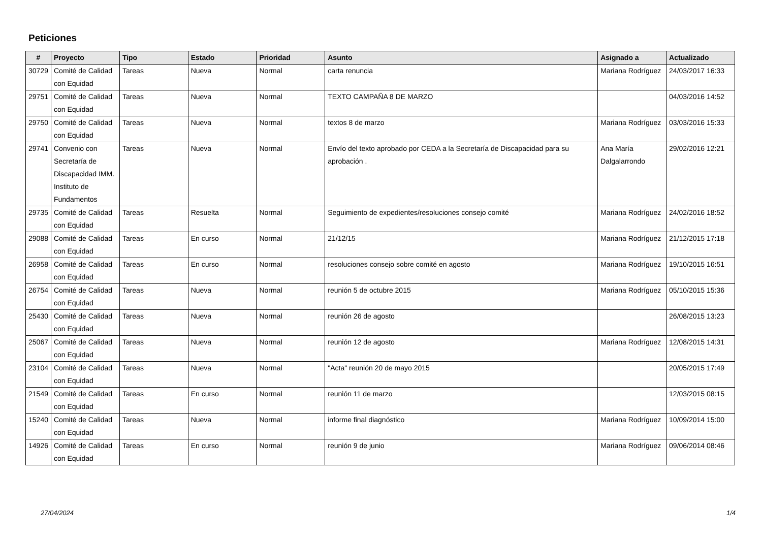Peticiones
| # | Proyecto | Tipo | Estado | Prioridad | Asunto | Asignado a | Actualizado |
| --- | --- | --- | --- | --- | --- | --- | --- |
| 30729 | Comité de Calidad con Equidad | Tareas | Nueva | Normal | carta renuncia | Mariana Rodríguez | 24/03/2017 16:33 |
| 29751 | Comité de Calidad con Equidad | Tareas | Nueva | Normal | TEXTO CAMPAÑA 8 DE MARZO | | 04/03/2016 14:52 |
| 29750 | Comité de Calidad con Equidad | Tareas | Nueva | Normal | textos 8 de marzo | Mariana Rodríguez | 03/03/2016 15:33 |
| 29741 | Convenio con Secretaría de Discapacidad IMM. Instituto de Fundamentos | Tareas | Nueva | Normal | Envío del texto aprobado por CEDA a la Secretaría de Discapacidad para su aprobación . | Ana María Dalgalarrondo | 29/02/2016 12:21 |
| 29735 | Comité de Calidad con Equidad | Tareas | Resuelta | Normal | Seguimiento de expedientes/resoluciones consejo comité | Mariana Rodríguez | 24/02/2016 18:52 |
| 29088 | Comité de Calidad con Equidad | Tareas | En curso | Normal | 21/12/15 | Mariana Rodríguez | 21/12/2015 17:18 |
| 26958 | Comité de Calidad con Equidad | Tareas | En curso | Normal | resoluciones consejo sobre comité en agosto | Mariana Rodríguez | 19/10/2015 16:51 |
| 26754 | Comité de Calidad con Equidad | Tareas | Nueva | Normal | reunión 5 de octubre 2015 | Mariana Rodríguez | 05/10/2015 15:36 |
| 25430 | Comité de Calidad con Equidad | Tareas | Nueva | Normal | reunión 26 de agosto | | 26/08/2015 13:23 |
| 25067 | Comité de Calidad con Equidad | Tareas | Nueva | Normal | reunión 12 de agosto | Mariana Rodríguez | 12/08/2015 14:31 |
| 23104 | Comité de Calidad con Equidad | Tareas | Nueva | Normal | "Acta" reunión 20 de mayo 2015 | | 20/05/2015 17:49 |
| 21549 | Comité de Calidad con Equidad | Tareas | En curso | Normal | reunión 11 de marzo | | 12/03/2015 08:15 |
| 15240 | Comité de Calidad con Equidad | Tareas | Nueva | Normal | informe final diagnóstico | Mariana Rodríguez | 10/09/2014 15:00 |
| 14926 | Comité de Calidad con Equidad | Tareas | En curso | Normal | reunión 9 de junio | Mariana Rodríguez | 09/06/2014 08:46 |
27/04/2024 1/4